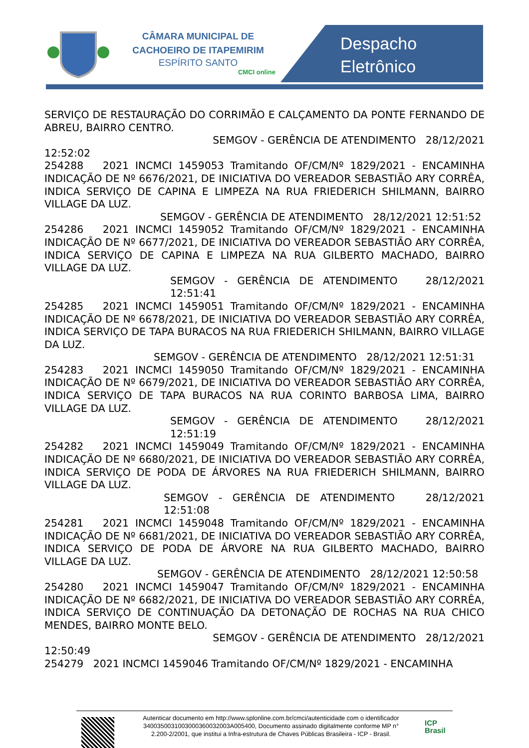CÂMARA MUNICIPAL DE
CACHOEIRO DE ITAPEMIRIM
ESPÍRITO SANTO
CMCI online
Despacho
Eletrônico
SERVIÇO DE RESTAURAÇÃO DO CORRIMÃO E CALÇAMENTO DA PONTE FERNANDO DE ABREU, BAIRRO CENTRO.
SEMGOV - GERÊNCIA DE ATENDIMENTO 28/12/2021
12:52:02
254288 2021 INCMCI 1459053 Tramitando OF/CM/Nº 1829/2021 - ENCAMINHA INDICAÇÃO DE Nº 6676/2021, DE INICIATIVA DO VEREADOR SEBASTIÃO ARY CORRÊA, INDICA SERVIÇO DE CAPINA E LIMPEZA NA RUA FRIEDERICH SHILMANN, BAIRRO VILLAGE DA LUZ.
SEMGOV - GERÊNCIA DE ATENDIMENTO 28/12/2021 12:51:52
254286 2021 INCMCI 1459052 Tramitando OF/CM/Nº 1829/2021 - ENCAMINHA INDICAÇÃO DE Nº 6677/2021, DE INICIATIVA DO VEREADOR SEBASTIÃO ARY CORRÊA, INDICA SERVIÇO DE CAPINA E LIMPEZA NA RUA GILBERTO MACHADO, BAIRRO VILLAGE DA LUZ.
SEMGOV - GERÊNCIA DE ATENDIMENTO 28/12/2021 12:51:41
254285 2021 INCMCI 1459051 Tramitando OF/CM/Nº 1829/2021 - ENCAMINHA INDICAÇÃO DE Nº 6678/2021, DE INICIATIVA DO VEREADOR SEBASTIÃO ARY CORRÊA, INDICA SERVIÇO DE TAPA BURACOS NA RUA FRIEDERICH SHILMANN, BAIRRO VILLAGE DA LUZ.
SEMGOV - GERÊNCIA DE ATENDIMENTO 28/12/2021 12:51:31
254283 2021 INCMCI 1459050 Tramitando OF/CM/Nº 1829/2021 - ENCAMINHA INDICAÇÃO DE Nº 6679/2021, DE INICIATIVA DO VEREADOR SEBASTIÃO ARY CORRÊA, INDICA SERVIÇO DE TAPA BURACOS NA RUA CORINTO BARBOSA LIMA, BAIRRO VILLAGE DA LUZ.
SEMGOV - GERÊNCIA DE ATENDIMENTO 28/12/2021 12:51:19
254282 2021 INCMCI 1459049 Tramitando OF/CM/Nº 1829/2021 - ENCAMINHA INDICAÇÃO DE Nº 6680/2021, DE INICIATIVA DO VEREADOR SEBASTIÃO ARY CORRÊA, INDICA SERVIÇO DE PODA DE ÁRVORES NA RUA FRIEDERICH SHILMANN, BAIRRO VILLAGE DA LUZ.
SEMGOV - GERÊNCIA DE ATENDIMENTO 28/12/2021 12:51:08
254281 2021 INCMCI 1459048 Tramitando OF/CM/Nº 1829/2021 - ENCAMINHA INDICAÇÃO DE Nº 6681/2021, DE INICIATIVA DO VEREADOR SEBASTIÃO ARY CORRÊA, INDICA SERVIÇO DE PODA DE ÁRVORE NA RUA GILBERTO MACHADO, BAIRRO VILLAGE DA LUZ.
SEMGOV - GERÊNCIA DE ATENDIMENTO 28/12/2021 12:50:58
254280 2021 INCMCI 1459047 Tramitando OF/CM/Nº 1829/2021 - ENCAMINHA INDICAÇÃO DE Nº 6682/2021, DE INICIATIVA DO VEREADOR SEBASTIÃO ARY CORRÊA, INDICA SERVIÇO DE CONTINUAÇÃO DA DETONAÇÃO DE ROCHAS NA RUA CHICO MENDES, BAIRRO MONTE BELO.
SEMGOV - GERÊNCIA DE ATENDIMENTO 28/12/2021
12:50:49
254279 2021 INCMCI 1459046 Tramitando OF/CM/Nº 1829/2021 - ENCAMINHA
Autenticar documento em http://www.splonline.com.br/cmci/autenticidade com o identificador 340035003100300036003200​3A005400, Documento assinado digitalmente conforme MP n° 2.200-2/2001, que institui a Infra-estrutura de Chaves Públicas Brasileira - ICP - Brasil.
ICP
Brasil